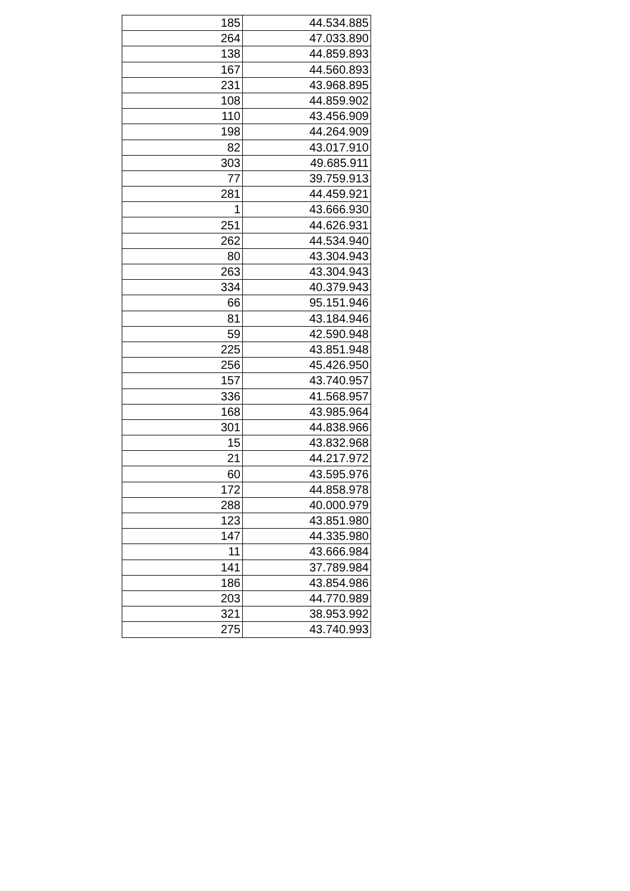| 185 | 44.534.885 |
| 264 | 47.033.890 |
| 138 | 44.859.893 |
| 167 | 44.560.893 |
| 231 | 43.968.895 |
| 108 | 44.859.902 |
| 110 | 43.456.909 |
| 198 | 44.264.909 |
| 82 | 43.017.910 |
| 303 | 49.685.911 |
| 77 | 39.759.913 |
| 281 | 44.459.921 |
| 1 | 43.666.930 |
| 251 | 44.626.931 |
| 262 | 44.534.940 |
| 80 | 43.304.943 |
| 263 | 43.304.943 |
| 334 | 40.379.943 |
| 66 | 95.151.946 |
| 81 | 43.184.946 |
| 59 | 42.590.948 |
| 225 | 43.851.948 |
| 256 | 45.426.950 |
| 157 | 43.740.957 |
| 336 | 41.568.957 |
| 168 | 43.985.964 |
| 301 | 44.838.966 |
| 15 | 43.832.968 |
| 21 | 44.217.972 |
| 60 | 43.595.976 |
| 172 | 44.858.978 |
| 288 | 40.000.979 |
| 123 | 43.851.980 |
| 147 | 44.335.980 |
| 11 | 43.666.984 |
| 141 | 37.789.984 |
| 186 | 43.854.986 |
| 203 | 44.770.989 |
| 321 | 38.953.992 |
| 275 | 43.740.993 |